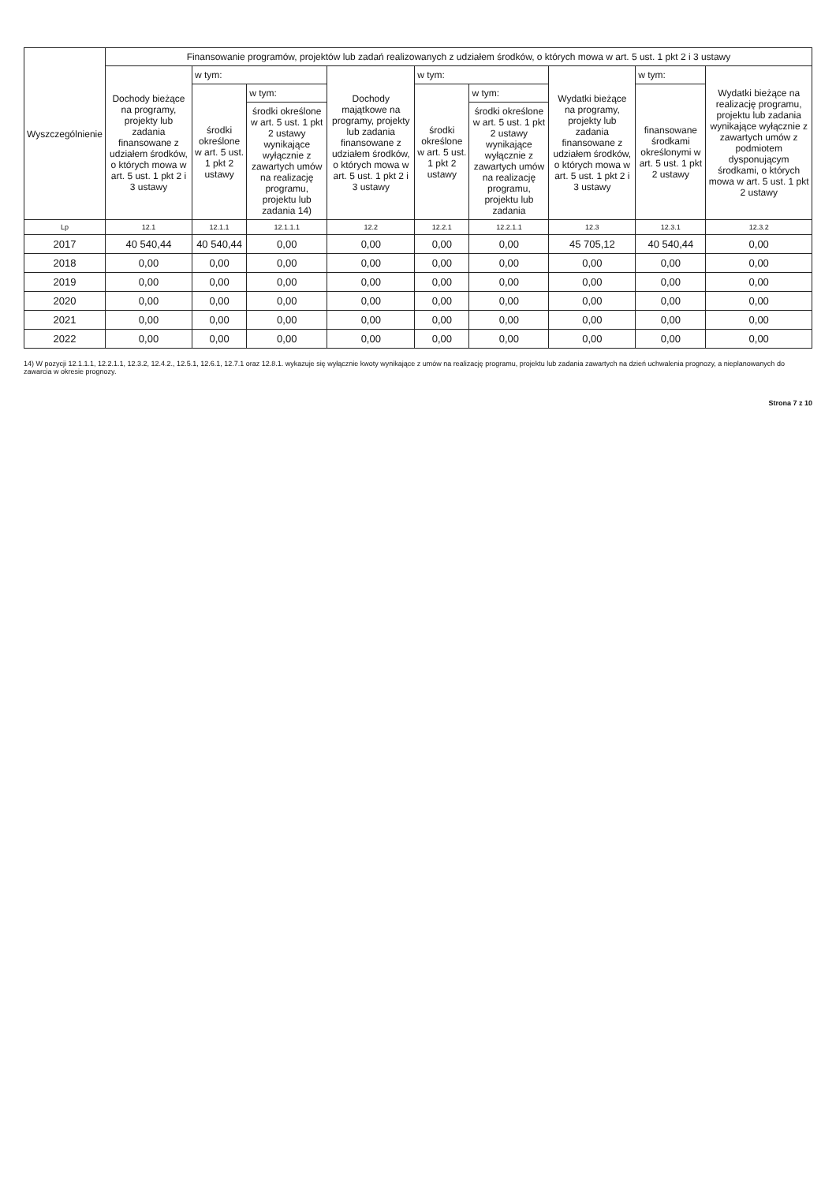| Wyszczególnienie | Finansowanie programów, projektów lub zadań realizowanych z udziałem środków, o których mowa w art. 5 ust. 1 pkt 2 i 3 ustawy | | | | | | | | |
| --- | --- | --- | --- | --- | --- | --- | --- | --- | --- |
| | Dochody bieżące na programy, projekty lub zadania finansowane z udziałem środków, o których mowa w art. 5 ust. 1 pkt 2 i 3 ustawy | w tym: | | Dochody majątkowe na programy, projekty lub zadania finansowane z udziałem środków, o których mowa w art. 5 ust. 1 pkt 2 i 3 ustawy | w tym: | | Wydatki bieżące na programy, projekty lub zadania finansowane z udziałem środków, o których mowa w art. 5 ust. 1 pkt 2 i 3 ustawy | w tym: | Wydatki bieżące na realizację programu, projektu lub zadania wynikające wyłącznie z zawartych umów z podmiotem dysponującym środkami, o których mowa w art. 5 ust. 1 pkt 2 ustawy |
| | | środki określone w art. 5 ust. 1 pkt 2 ustawy | w tym: | | środki określone w art. 5 ust. 1 pkt 2 ustawy | w tym: | | finansowane środkami określonymi w art. 5 ust. 1 pkt 2 ustawy | |
| | | | środki określone w art. 5 ust. 1 pkt 2 ustawy wynikające wyłącznie z zawartych umów na realizację programu, projektu lub zadania 14) | | | środki określone w art. 5 ust. 1 pkt 2 ustawy wynikające wyłącznie z zawartych umów na realizację programu, projektu lub zadania | | | |
| Lp | 12.1 | 12.1.1 | 12.1.1.1 | 12.2 | 12.2.1 | 12.2.1.1 | 12.3 | 12.3.1 | 12.3.2 |
| 2017 | 40 540,44 | 40 540,44 | 0,00 | 0,00 | 0,00 | 0,00 | 45 705,12 | 40 540,44 | 0,00 |
| 2018 | 0,00 | 0,00 | 0,00 | 0,00 | 0,00 | 0,00 | 0,00 | 0,00 | 0,00 |
| 2019 | 0,00 | 0,00 | 0,00 | 0,00 | 0,00 | 0,00 | 0,00 | 0,00 | 0,00 |
| 2020 | 0,00 | 0,00 | 0,00 | 0,00 | 0,00 | 0,00 | 0,00 | 0,00 | 0,00 |
| 2021 | 0,00 | 0,00 | 0,00 | 0,00 | 0,00 | 0,00 | 0,00 | 0,00 | 0,00 |
| 2022 | 0,00 | 0,00 | 0,00 | 0,00 | 0,00 | 0,00 | 0,00 | 0,00 | 0,00 |
14) W pozycji 12.1.1.1, 12.2.1.1, 12.3.2, 12.4.2., 12.5.1, 12.6.1, 12.7.1 oraz 12.8.1. wykazuje się wyłącznie kwoty wynikające z umów na realizację programu, projektu lub zadania zawartych na dzień uchwalenia prognozy, a nieplanowanych do zawarcia w okresie prognozy.
Strona 7 z 10